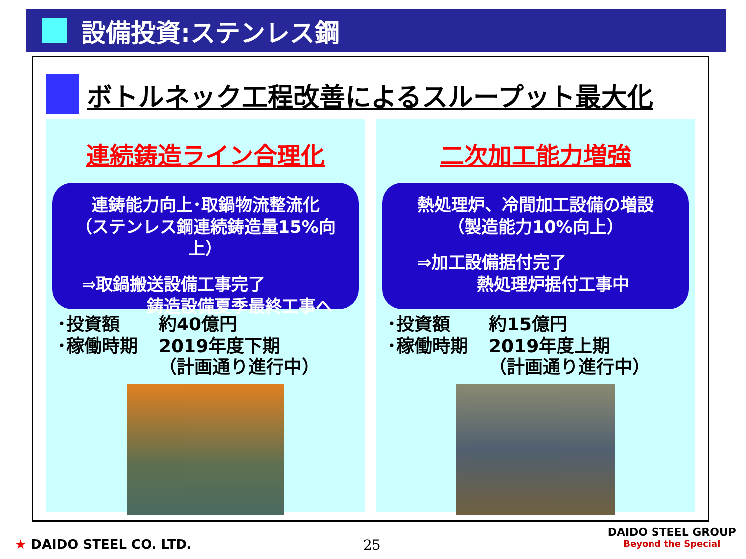設備投資:ステンレス鋼
ボトルネック工程改善によるスループット最大化
連続鋳造ライン合理化
連鋳能力向上･取鍋物流整流化
（ステンレス鋼連続鋳造量15%向上）
⇒取鍋搬送設備工事完了
鋳造設備夏季最終工事へ
| ･投資額 | 約40億円 |
| ･稼働時期 | 2019年度下期 （計画通り進行中） |
二次加工能力増強
熱処理炉、冷間加工設備の増設
（製造能力10%向上）
⇒加工設備据付完了
熱処理炉据付工事中
| ･投資額 | 約15億円 |
| ･稼働時期 | 2019年度上期 （計画通り進行中） |
★ DAIDO STEEL CO. LTD. 25
DAIDO STEEL GROUP
Beyond the Special